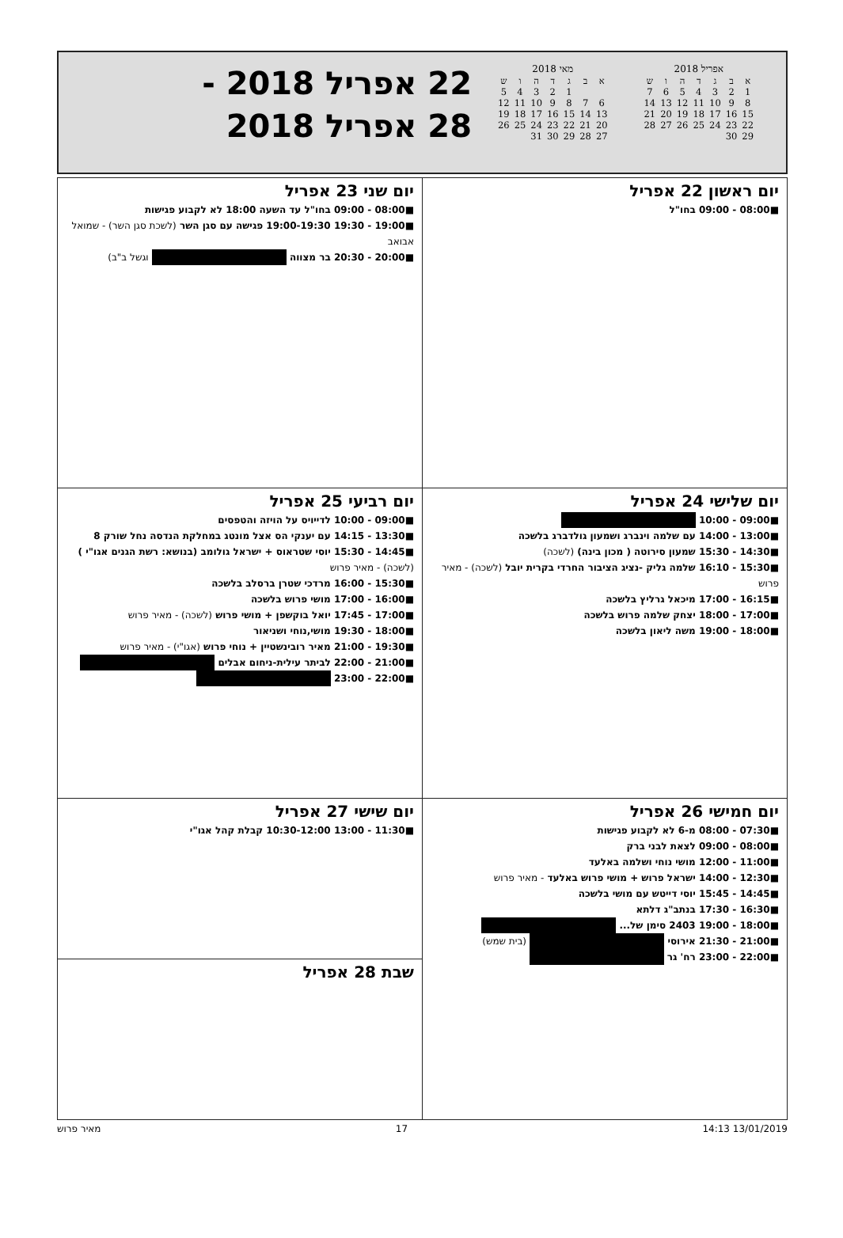אפריל 2018
| א | ב | ג | ד | ה | ו | ש |
| 1 | 2 | 3 | 4 | 5 | 6 | 7 |
| 8 | 9 | 10 | 11 | 12 | 13 | 14 |
| 15 | 16 | 17 | 18 | 19 | 20 | 21 |
| 22 | 23 | 24 | 25 | 26 | 27 | 28 |
| 29 | 30 | | | | | |
מאי 2018
| א | ב | ג | ד | ה | ו | ש |
| | | 1 | 2 | 3 | 4 | 5 |
| 6 | 7 | 8 | 9 | 10 | 11 | 12 |
| 13 | 14 | 15 | 16 | 17 | 18 | 19 |
| 20 | 21 | 22 | 23 | 24 | 25 | 26 |
| 27 | 28 | 29 | 30 | 31 | | |
22 אפריל 2018 -
28 אפריל 2018
| יום ראשון 22 אפריל ■08:00 - 09:00 בחו"ל | יום שני 23 אפריל ■08:00 - 09:00 בחו"ל עד השעה 18:00 לא לקבוע פגישות ■19:00 - 19:30 19:00-19:30 פגישה עם סגן השר (לשכת סגן השר) - שמואל אבואב ■20:00 - 20:30 בר מצווה וגשל ב"ב) |
| יום שלישי 24 אפריל ■09:00 - 10:00 ■13:00 - 14:00 עם שלמה וינברג ושמעון גולדברג בלשכה ■14:30 - 15:30 שמעון סירוטה ( מכון בינה) (לשכה) ■15:30 - 16:10 שלמה גליק -נציג הציבור החרדי בקרית יובל (לשכה) - מאיר פרוש ■16:15 - 17:00 מיכאל גרליץ בלשכה ■17:00 - 18:00 יצחק שלמה פרוש בלשכה ■18:00 - 19:00 משה ליאון בלשכה | יום רביעי 25 אפריל ■09:00 - 10:00 לדייויס על הויזה והטפסים ■13:30 - 14:15 עם יענקי הס אצל מונטג במחלקת הנדסה נחל שורק 8 ■14:45 - 15:30 יוסי שטראוס + ישראל גולומב (בנושא: רשת הגנים אגו"י ) (לשכה) - מאיר פרוש ■15:30 - 16:00 מרדכי שטרן ברסלב בלשכה ■16:00 - 17:00 מושי פרוש בלשכה ■17:00 - 17:45 יואל בוקשפן + מושי פרוש (לשכה) - מאיר פרוש ■18:00 - 19:30 מושי,נוחי ושניאור ■19:30 - 21:00 מאיר רובינשטיין + נוחי פרוש (אגו"י) - מאיר פרוש ■21:00 - 22:00 לביתר עילית-ניחום אבלים ■22:00 - 23:00 |
| יום חמישי 26 אפריל ■07:30 - 08:00 מ-6 לא לקבוע פגישות ■08:00 - 09:00 לצאת לבני ברק ■11:00 - 12:00 מושי נוחי ושלמה באלעד ■12:30 - 14:00 ישראל פרוש + מושי פרוש באלעד - מאיר פרוש ■14:45 - 15:45 יוסי דייטש עם מושי בלשכה ■16:30 - 17:30 בנתב"ג דלתא ■18:00 - 19:00 2403 סימן של... ■21:00 - 21:30 אירוסי (בית שמש) ■22:00 - 23:00 רח' גר | יום שישי 27 אפריל ■11:30 - 13:00 10:30-12:00 קבלת קהל אגו"י |
| | שבת 28 אפריל |
13/01/2019 14:13 17 מאיר פרוש